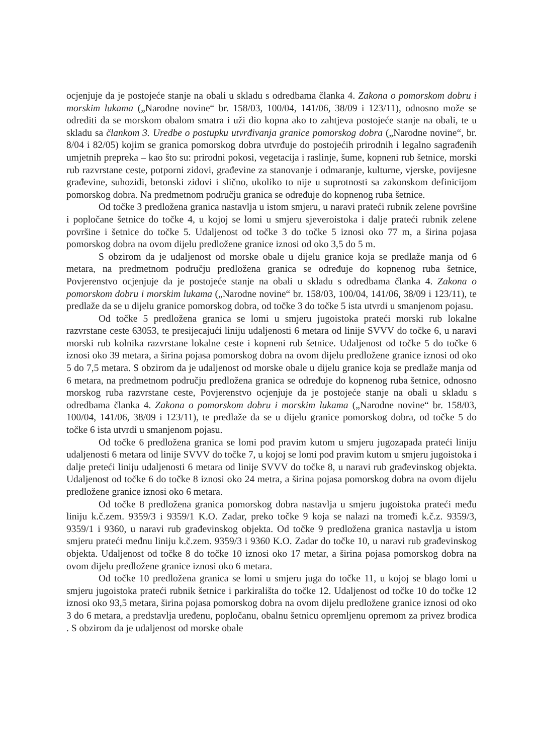ocjenjuje da je postojeće stanje na obali u skladu s odredbama članka 4. Zakona o pomorskom dobru i morskim lukama („Narodne novine“ br. 158/03, 100/04, 141/06, 38/09 i 123/11), odnosno može se odrediti da se morskom obalom smatra i uži dio kopna ako to zahtjeva postojeće stanje na obali, te u skladu sa člankom 3. Uredbe o postupku utvrđivanja granice pomorskog dobra („Narodne novine“, br. 8/04 i 82/05) kojim se granica pomorskog dobra utvrđuje do postojećih prirodnih i legalno sagrađenih umjetnih prepreka – kao što su: prirodni pokosi, vegetacija i raslinje, šume, kopneni rub šetnice, morski rub razvrstane ceste, potporni zidovi, građevine za stanovanje i odmaranje, kulturne, vjerske, povijesne građevine, suhozidi, betonski zidovi i slično, ukoliko to nije u suprotnosti sa zakonskom definicijom pomorskog dobra. Na predmetnom području granica se određuje do kopnenog ruba šetnice.
Od točke 3 predložena granica nastavlja u istom smjeru, u naravi prateći rubnik zelene površine i popločane šetnice do točke 4, u kojoj se lomi u smjeru sjeveroistoka i dalje prateći rubnik zelene površine i šetnice do točke 5. Udaljenost od točke 3 do točke 5 iznosi oko 77 m, a širina pojasa pomorskog dobra na ovom dijelu predložene granice iznosi od oko 3,5 do 5 m.
S obzirom da je udaljenost od morske obale u dijelu granice koja se predlaže manja od 6 metara, na predmetnom području predložena granica se određuje do kopnenog ruba šetnice, Povjerenstvo ocjenjuje da je postojeće stanje na obali u skladu s odredbama članka 4. Zakona o pomorskom dobru i morskim lukama („Narodne novine“ br. 158/03, 100/04, 141/06, 38/09 i 123/11), te predlaže da se u dijelu granice pomorskog dobra, od točke 3 do točke 5 ista utvrdi u smanjenom pojasu.
Od točke 5 predložena granica se lomi u smjeru jugoistoka prateći morski rub lokalne razvrstane ceste 63053, te presijecajući liniju udaljenosti 6 metara od linije SVVV do točke 6, u naravi morski rub kolnika razvrstane lokalne ceste i kopneni rub šetnice. Udaljenost od točke 5 do točke 6 iznosi oko 39 metara, a širina pojasa pomorskog dobra na ovom dijelu predložene granice iznosi od oko 5 do 7,5 metara. S obzirom da je udaljenost od morske obale u dijelu granice koja se predlaže manja od 6 metara, na predmetnom području predložena granica se određuje do kopnenog ruba šetnice, odnosno morskog ruba razvrstane ceste, Povjerenstvo ocjenjuje da je postojeće stanje na obali u skladu s odredbama članka 4. Zakona o pomorskom dobru i morskim lukama („Narodne novine“ br. 158/03, 100/04, 141/06, 38/09 i 123/11), te predlaže da se u dijelu granice pomorskog dobra, od točke 5 do točke 6 ista utvrdi u smanjenom pojasu.
Od točke 6 predložena granica se lomi pod pravim kutom u smjeru jugozapada prateći liniju udaljenosti 6 metara od linije SVVV do točke 7, u kojoj se lomi pod pravim kutom u smjeru jugoistoka i dalje preteći liniju udaljenosti 6 metara od linije SVVV do točke 8, u naravi rub građevinskog objekta. Udaljenost od točke 6 do točke 8 iznosi oko 24 metra, a širina pojasa pomorskog dobra na ovom dijelu predložene granice iznosi oko 6 metara.
Od točke 8 predložena granica pomorskog dobra nastavlja u smjeru jugoistoka prateći među liniju k.č.zem. 9359/3 i 9359/1 K.O. Zadar, preko točke 9 koja se nalazi na tromeđi k.č.z. 9359/3, 9359/1 i 9360, u naravi rub građevinskog objekta. Od točke 9 predložena granica nastavlja u istom smjeru prateći međnu liniju k.č.zem. 9359/3 i 9360 K.O. Zadar do točke 10, u naravi rub građevinskog objekta. Udaljenost od točke 8 do točke 10 iznosi oko 17 metar, a širina pojasa pomorskog dobra na ovom dijelu predložene granice iznosi oko 6 metara.
Od točke 10 predložena granica se lomi u smjeru juga do točke 11, u kojoj se blago lomi u smjeru jugoistoka prateći rubnik šetnice i parkirališta do točke 12. Udaljenost od točke 10 do točke 12 iznosi oko 93,5 metara, širina pojasa pomorskog dobra na ovom dijelu predložene granice iznosi od oko 3 do 6 metara, a predstavlja uređenu, popločanu, obalnu šetnicu opremljenu opremom za privez brodica . S obzirom da je udaljenost od morske obale